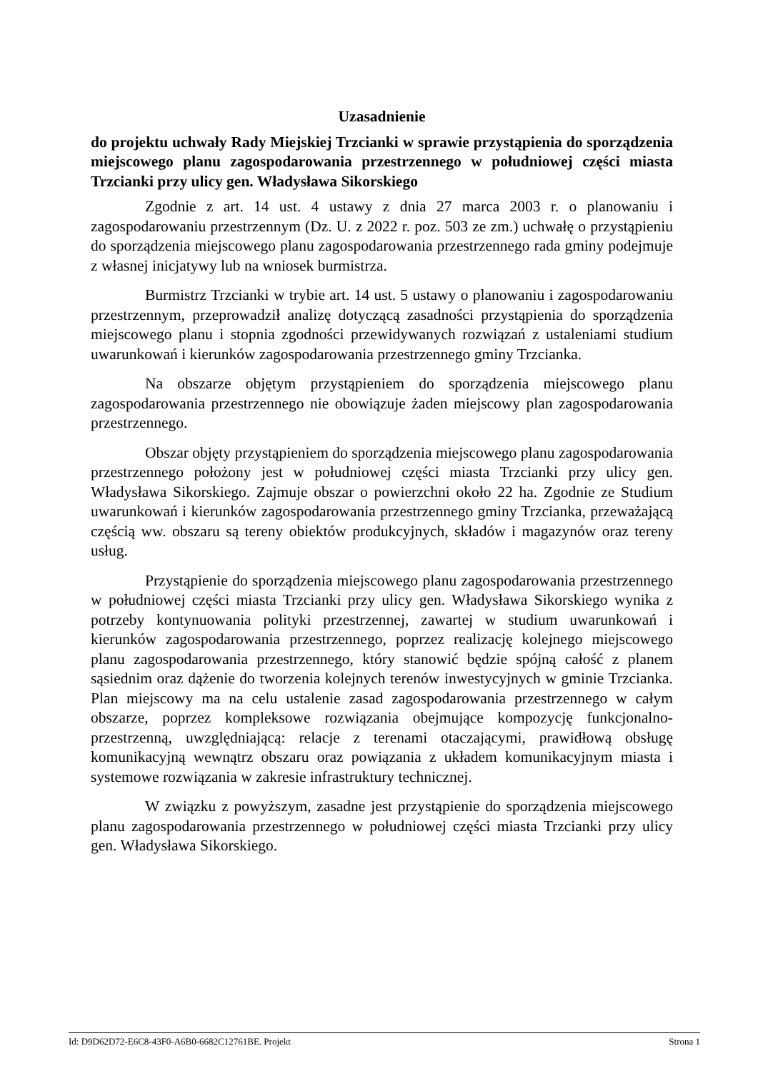Uzasadnienie
do projektu uchwały Rady Miejskiej Trzcianki w sprawie przystąpienia do sporządzenia miejscowego planu zagospodarowania przestrzennego w południowej części miasta Trzcianki przy ulicy gen. Władysława Sikorskiego
Zgodnie z art. 14 ust. 4 ustawy z dnia 27 marca 2003 r. o planowaniu i zagospodarowaniu przestrzennym (Dz. U. z 2022 r. poz. 503 ze zm.) uchwałę o przystąpieniu do sporządzenia miejscowego planu zagospodarowania przestrzennego rada gminy podejmuje z własnej inicjatywy lub na wniosek burmistrza.
Burmistrz Trzcianki w trybie art. 14 ust. 5 ustawy o planowaniu i zagospodarowaniu przestrzennym, przeprowadził analizę dotyczącą zasadności przystąpienia do sporządzenia miejscowego planu i stopnia zgodności przewidywanych rozwiązań z ustaleniami studium uwarunkowań i kierunków zagospodarowania przestrzennego gminy Trzcianka.
Na obszarze objętym przystąpieniem do sporządzenia miejscowego planu zagospodarowania przestrzennego nie obowiązuje żaden miejscowy plan zagospodarowania przestrzennego.
Obszar objęty przystąpieniem do sporządzenia miejscowego planu zagospodarowania przestrzennego położony jest w południowej części miasta Trzcianki przy ulicy gen. Władysława Sikorskiego. Zajmuje obszar o powierzchni około 22 ha. Zgodnie ze Studium uwarunkowań i kierunków zagospodarowania przestrzennego gminy Trzcianka, przeważającą częścią ww. obszaru są tereny obiektów produkcyjnych, składów i magazynów oraz tereny usług.
Przystąpienie do sporządzenia miejscowego planu zagospodarowania przestrzennego w południowej części miasta Trzcianki przy ulicy gen. Władysława Sikorskiego wynika z potrzeby kontynuowania polityki przestrzennej, zawartej w studium uwarunkowań i kierunków zagospodarowania przestrzennego, poprzez realizację kolejnego miejscowego planu zagospodarowania przestrzennego, który stanowić będzie spójną całość z planem sąsiednim oraz dążenie do tworzenia kolejnych terenów inwestycyjnych w gminie Trzcianka. Plan miejscowy ma na celu ustalenie zasad zagospodarowania przestrzennego w całym obszarze, poprzez kompleksowe rozwiązania obejmujące kompozycję funkcjonalno-przestrzenną, uwzględniającą: relacje z terenami otaczającymi, prawidłową obsługę komunikacyjną wewnątrz obszaru oraz powiązania z układem komunikacyjnym miasta i systemowe rozwiązania w zakresie infrastruktury technicznej.
W związku z powyższym, zasadne jest przystąpienie do sporządzenia miejscowego planu zagospodarowania przestrzennego w południowej części miasta Trzcianki przy ulicy gen. Władysława Sikorskiego.
Id: D9D62D72-E6C8-43F0-A6B0-6682C12761BE. Projekt Strona 1